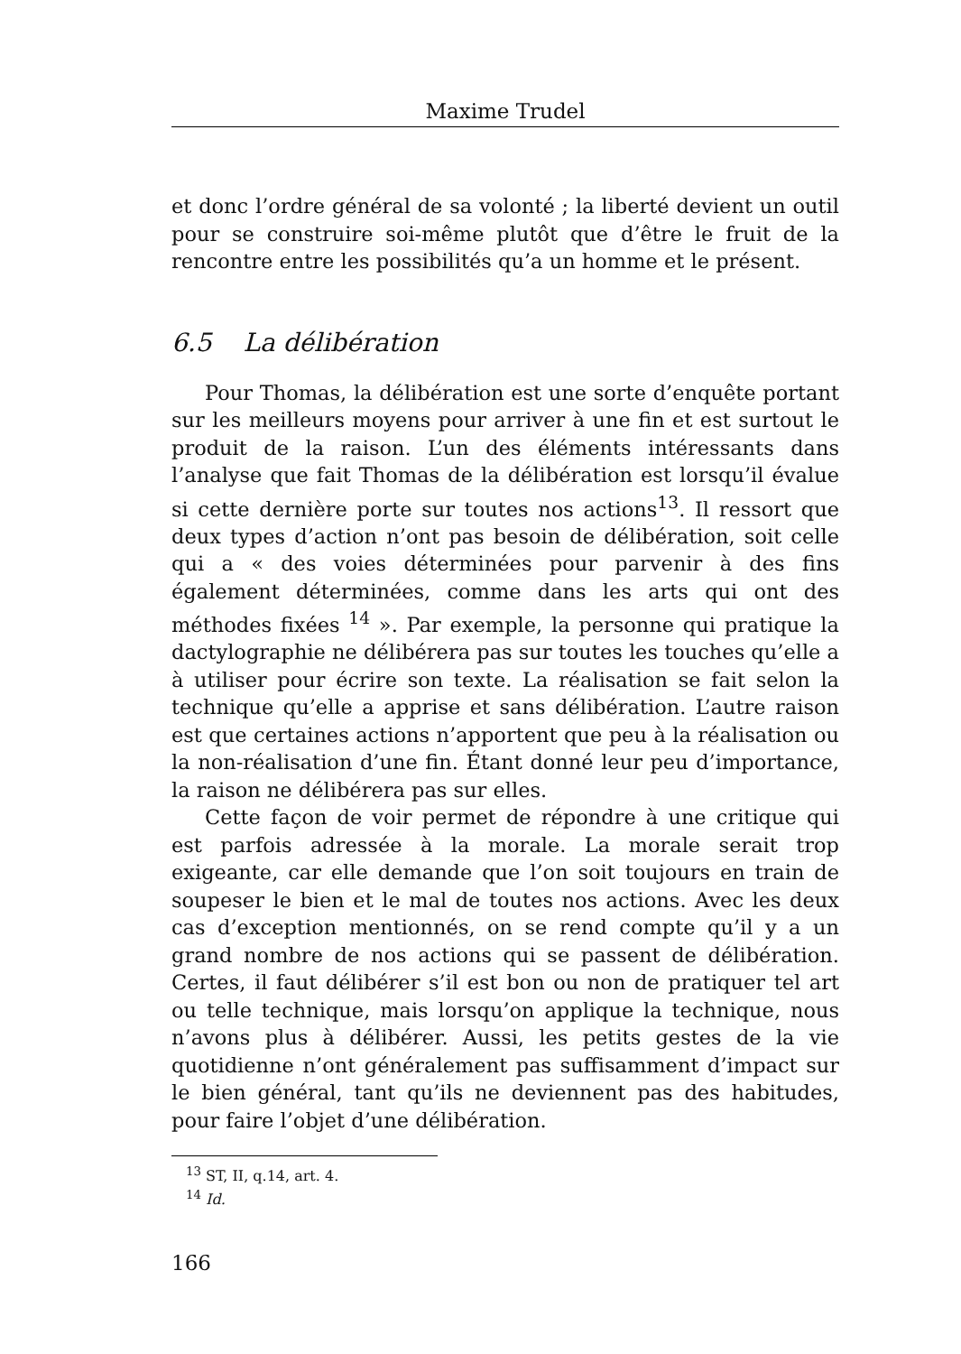Maxime Trudel
et donc l’ordre général de sa volonté ; la liberté devient un outil pour se construire soi-même plutôt que d’être le fruit de la rencontre entre les possibilités qu’a un homme et le présent.
6.5 La délibération
Pour Thomas, la délibération est une sorte d’enquête portant sur les meilleurs moyens pour arriver à une fin et est surtout le produit de la raison. L’un des éléments intéressants dans l’analyse que fait Thomas de la délibération est lorsqu’il évalue si cette dernière porte sur toutes nos actions<sup>13</sup>. Il ressort que deux types d’action n’ont pas besoin de délibération, soit celle qui a « des voies déterminées pour parvenir à des fins également déterminées, comme dans les arts qui ont des méthodes fixées <sup>14</sup> ». Par exemple, la personne qui pratique la dactylographie ne délibérera pas sur toutes les touches qu’elle a à utiliser pour écrire son texte. La réalisation se fait selon la technique qu’elle a apprise et sans délibération. L’autre raison est que certaines actions n’apportent que peu à la réalisation ou la non-réalisation d’une fin. Étant donné leur peu d’importance, la raison ne délibérera pas sur elles.
Cette façon de voir permet de répondre à une critique qui est parfois adressée à la morale. La morale serait trop exigeante, car elle demande que l’on soit toujours en train de soupeser le bien et le mal de toutes nos actions. Avec les deux cas d’exception mentionnés, on se rend compte qu’il y a un grand nombre de nos actions qui se passent de délibération. Certes, il faut délibérer s’il est bon ou non de pratiquer tel art ou telle technique, mais lorsqu’on applique la technique, nous n’avons plus à délibérer. Aussi, les petits gestes de la vie quotidienne n’ont généralement pas suffisamment d’impact sur le bien général, tant qu’ils ne deviennent pas des habitudes, pour faire l’objet d’une délibération.
<sup>13</sup> ST, II, q.14, art. 4.
<sup>14</sup> Id.
166